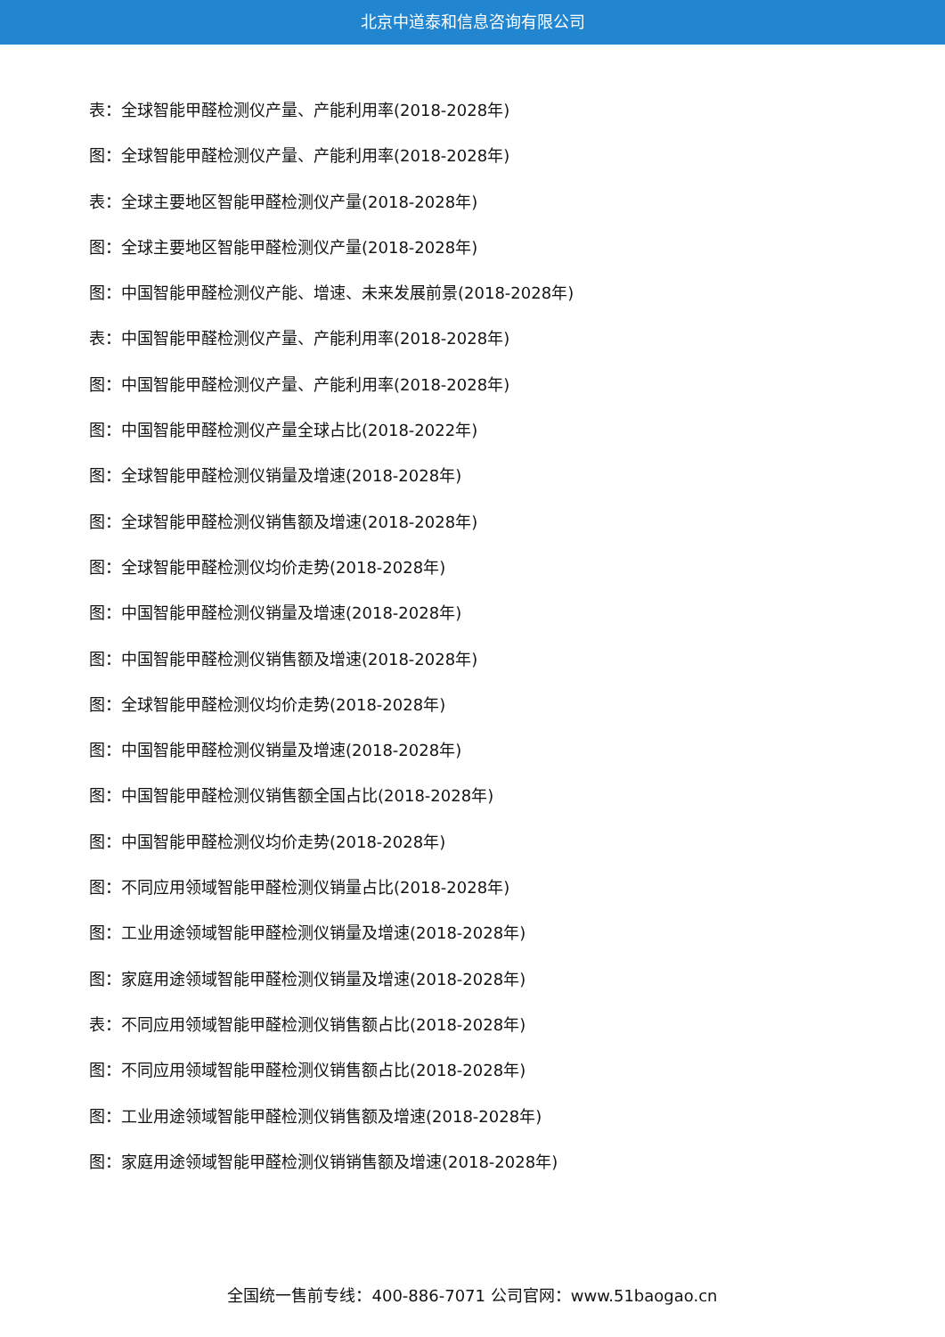北京中道泰和信息咨询有限公司
表：全球智能甲醛检测仪产量、产能利用率(2018-2028年)
图：全球智能甲醛检测仪产量、产能利用率(2018-2028年)
表：全球主要地区智能甲醛检测仪产量(2018-2028年)
图：全球主要地区智能甲醛检测仪产量(2018-2028年)
图：中国智能甲醛检测仪产能、增速、未来发展前景(2018-2028年)
表：中国智能甲醛检测仪产量、产能利用率(2018-2028年)
图：中国智能甲醛检测仪产量、产能利用率(2018-2028年)
图：中国智能甲醛检测仪产量全球占比(2018-2022年)
图：全球智能甲醛检测仪销量及增速(2018-2028年)
图：全球智能甲醛检测仪销售额及增速(2018-2028年)
图：全球智能甲醛检测仪均价走势(2018-2028年)
图：中国智能甲醛检测仪销量及增速(2018-2028年)
图：中国智能甲醛检测仪销售额及增速(2018-2028年)
图：全球智能甲醛检测仪均价走势(2018-2028年)
图：中国智能甲醛检测仪销量及增速(2018-2028年)
图：中国智能甲醛检测仪销售额全国占比(2018-2028年)
图：中国智能甲醛检测仪均价走势(2018-2028年)
图：不同应用领域智能甲醛检测仪销量占比(2018-2028年)
图：工业用途领域智能甲醛检测仪销量及增速(2018-2028年)
图：家庭用途领域智能甲醛检测仪销量及增速(2018-2028年)
表：不同应用领域智能甲醛检测仪销售额占比(2018-2028年)
图：不同应用领域智能甲醛检测仪销售额占比(2018-2028年)
图：工业用途领域智能甲醛检测仪销售额及增速(2018-2028年)
图：家庭用途领域智能甲醛检测仪销销售额及增速(2018-2028年)
全国统一售前专线：400-886-7071 公司官网：www.51baogao.cn